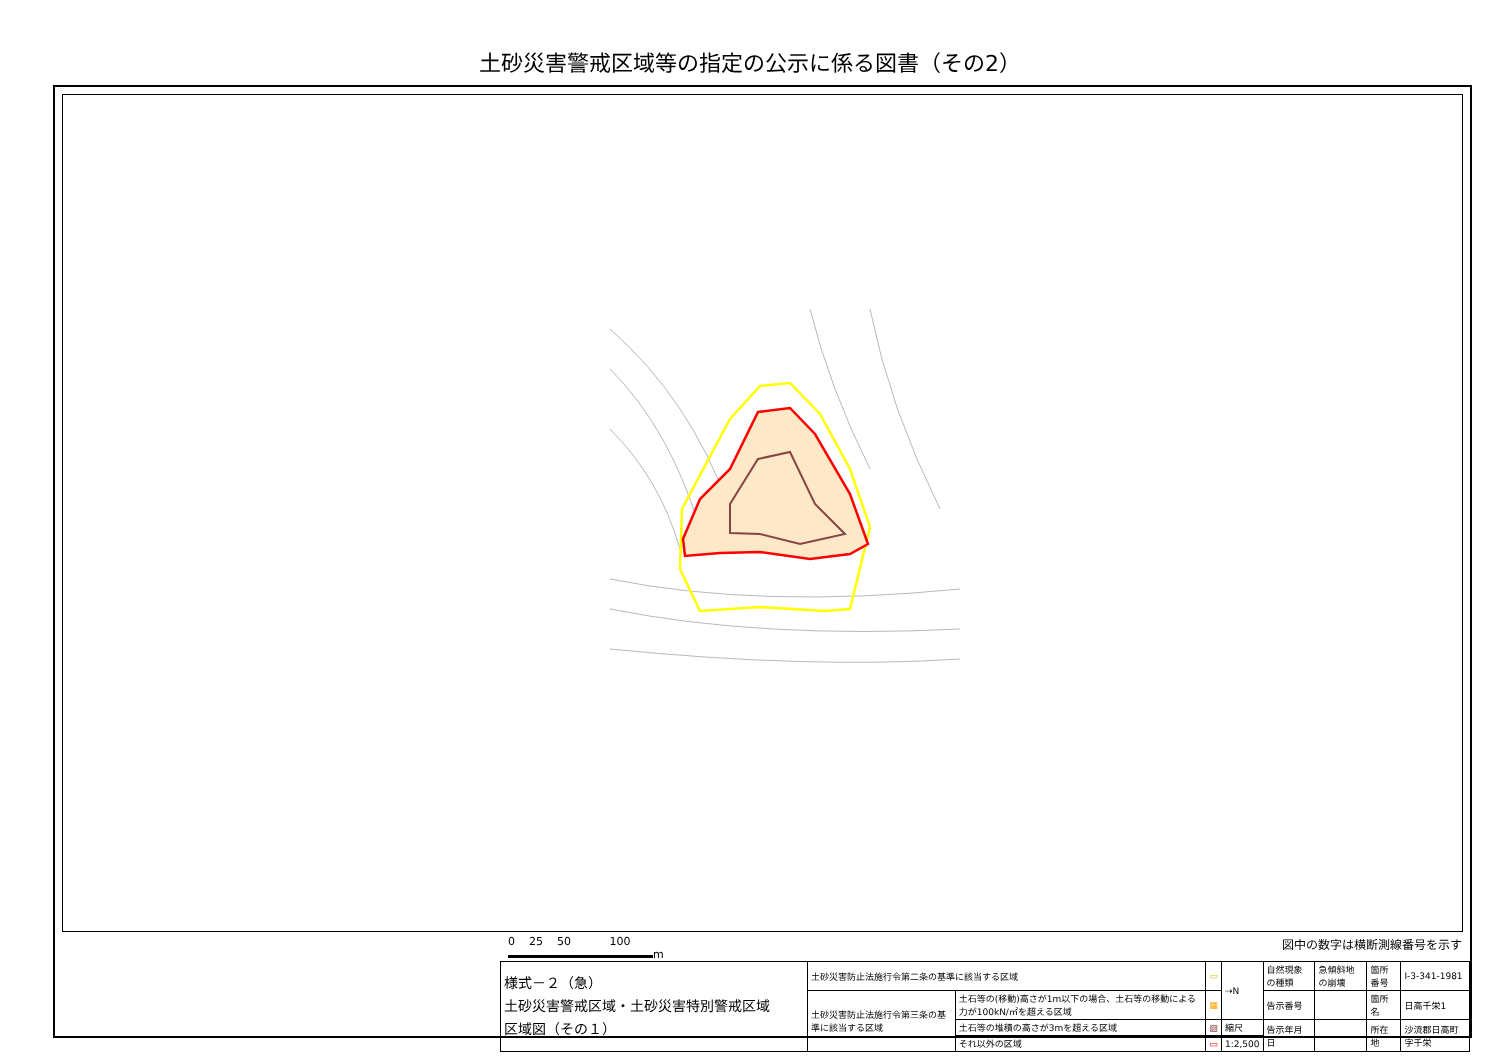土砂災害警戒区域等の指定の公示に係る図書（その2）
0 25 50 100
m
図中の数字は横断測線番号を示す
| 様式－２（急） 土砂災害警戒区域・土砂災害特別警戒区域 区域図（その１） | 土砂災害防止法施行令第二条の基準に該当する区域 | | ▭ | ⇢N | 自然現象の種類 | 急傾斜地の崩壊 | 箇所番号 | Ⅰ-3-341-1981 |
| | 土砂災害防止法施行令第三条の基準に該当する区域 | 土石等の(移動)高さが1m以下の場合、土石等の移動による力が100kN/㎡を超える区域 | ▦ | | 告示番号 | | 箇所名 | 日高千栄1 |
| | | 土石等の堆積の高さが3mを超える区域 | ▨ | 縮尺 | 告示年月日 | | 所在地 | 沙流郡日高町字千栄 |
| | | それ以外の区域 | ▭ | 1:2,500 | | | | |